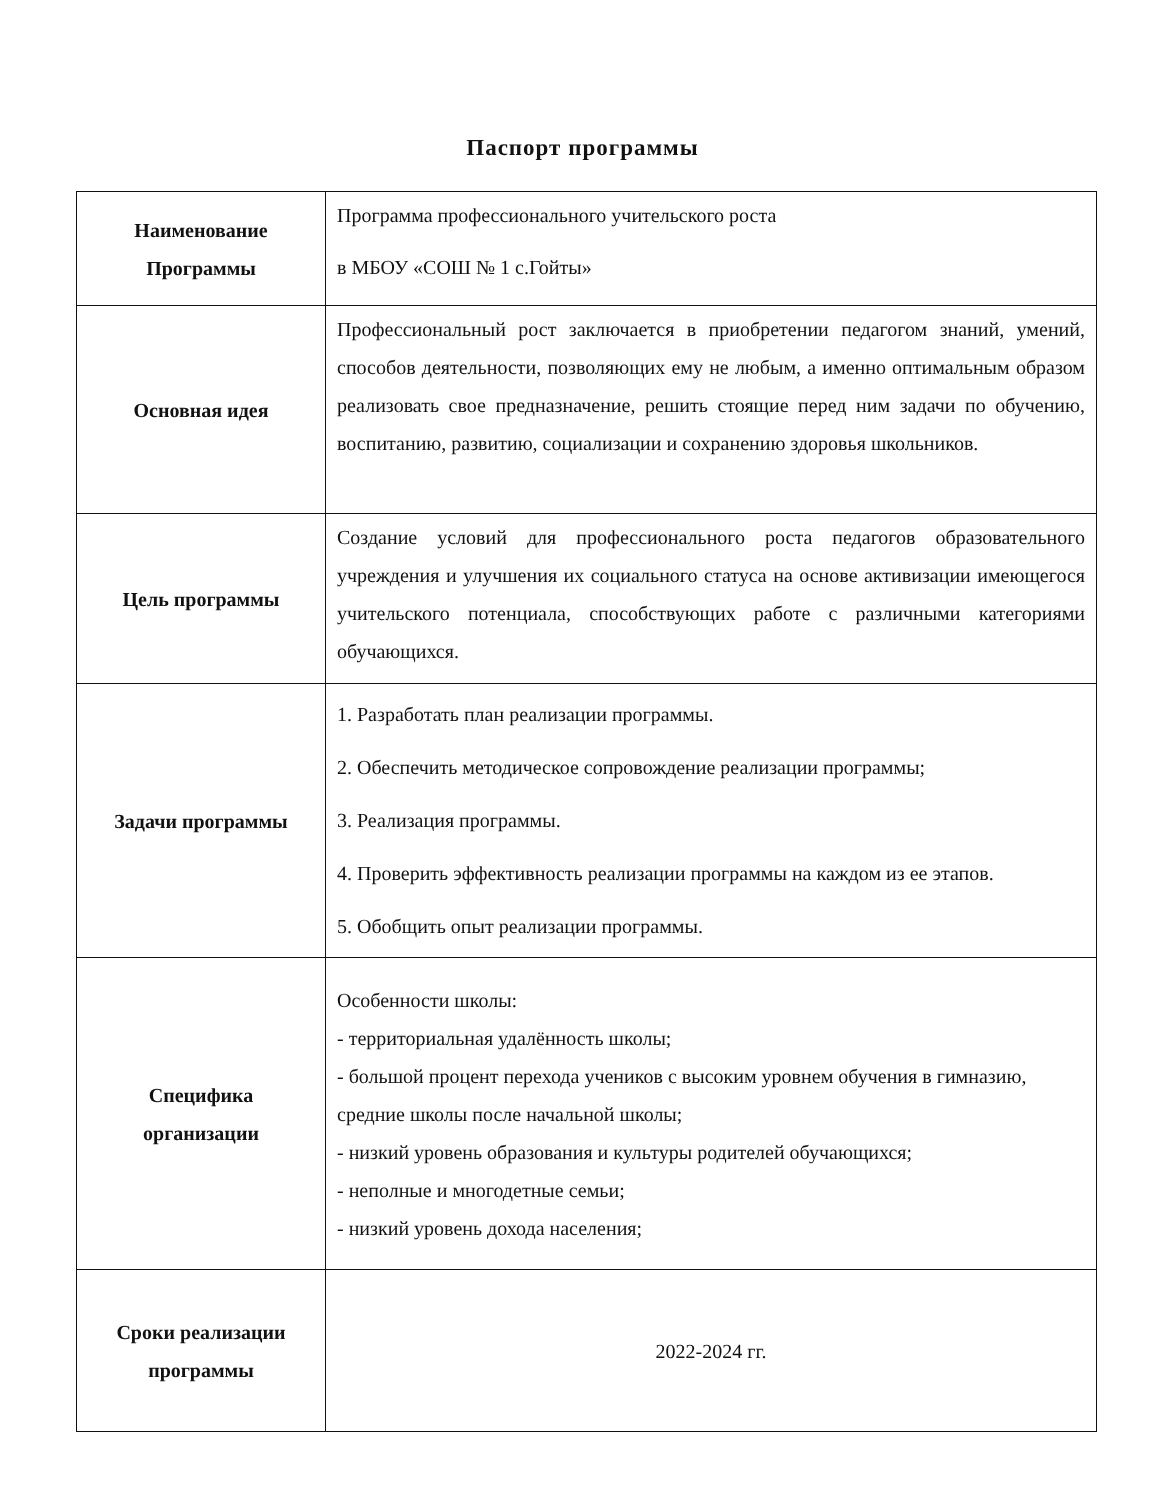Паспорт программы
| Наименование Программы | Программа профессионального учительского роста в МБОУ «СОШ № 1 с.Гойты» |
| Основная идея | Профессиональный рост заключается в приобретении педагогом знаний, умений, способов деятельности, позволяющих ему не любым, а именно оптимальным образом реализовать свое предназначение, решить стоящие перед ним задачи по обучению, воспитанию, развитию, социализации и сохранению здоровья школьников. |
| Цель программы | Создание условий для профессионального роста педагогов образовательного учреждения и улучшения их социального статуса на основе активизации имеющегося учительского потенциала, способствующих работе с различными категориями обучающихся. |
| Задачи программы | 1. Разработать план реализации программы. 2. Обеспечить методическое сопровождение реализации программы; 3. Реализация программы. 4. Проверить эффективность реализации программы на каждом из ее этапов. 5. Обобщить опыт реализации программы. |
| Специфика организации | Особенности школы: - территориальная удалённость школы; - большой процент перехода учеников с высоким уровнем обучения в гимназию, средние школы после начальной школы; - низкий уровень образования и культуры родителей обучающихся; - неполные и многодетные семьи; - низкий уровень дохода населения; |
| Сроки реализации программы | 2022-2024 гг. |